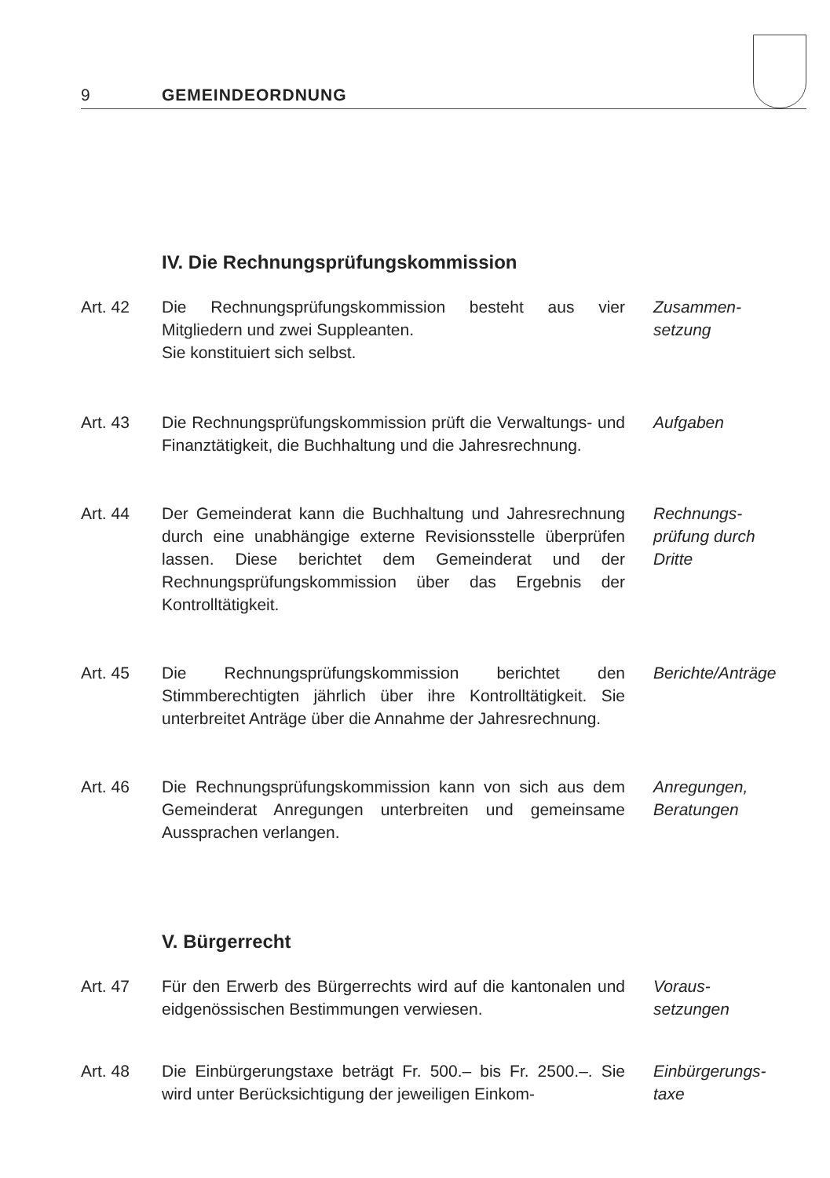9 GEMEINDEORDNUNG
IV. Die Rechnungsprüfungskommission
Art. 42 Die Rechnungsprüfungskommission besteht aus vier Mitgliedern und zwei Suppleanten.
Sie konstituiert sich selbst.
Zusammen-
setzung
Art. 43 Die Rechnungsprüfungskommission prüft die Verwaltungs- und Finanztätigkeit, die Buchhaltung und die Jahresrechnung.
Aufgaben
Art. 44 Der Gemeinderat kann die Buchhaltung und Jahresrechnung durch eine unabhängige externe Revisionsstelle überprüfen lassen. Diese berichtet dem Gemeinderat und der Rechnungsprüfungskommission über das Ergebnis der Kontrolltätigkeit.
Rechnungs-
prüfung durch
Dritte
Art. 45 Die Rechnungsprüfungskommission berichtet den Stimmberechtigten jährlich über ihre Kontrolltätigkeit. Sie unterbreitet Anträge über die Annahme der Jahresrechnung.
Berichte/Anträge
Art. 46 Die Rechnungsprüfungskommission kann von sich aus dem Gemeinderat Anregungen unterbreiten und gemeinsame Aussprachen verlangen.
Anregungen,
Beratungen
V. Bürgerrecht
Art. 47 Für den Erwerb des Bürgerrechts wird auf die kantonalen und eidgenössischen Bestimmungen verwiesen.
Voraus-
setzungen
Art. 48 Die Einbürgerungstaxe beträgt Fr. 500.– bis Fr. 2500.–. Sie wird unter Berücksichtigung der jeweiligen Einkom-
Einbürgerungs-
taxe